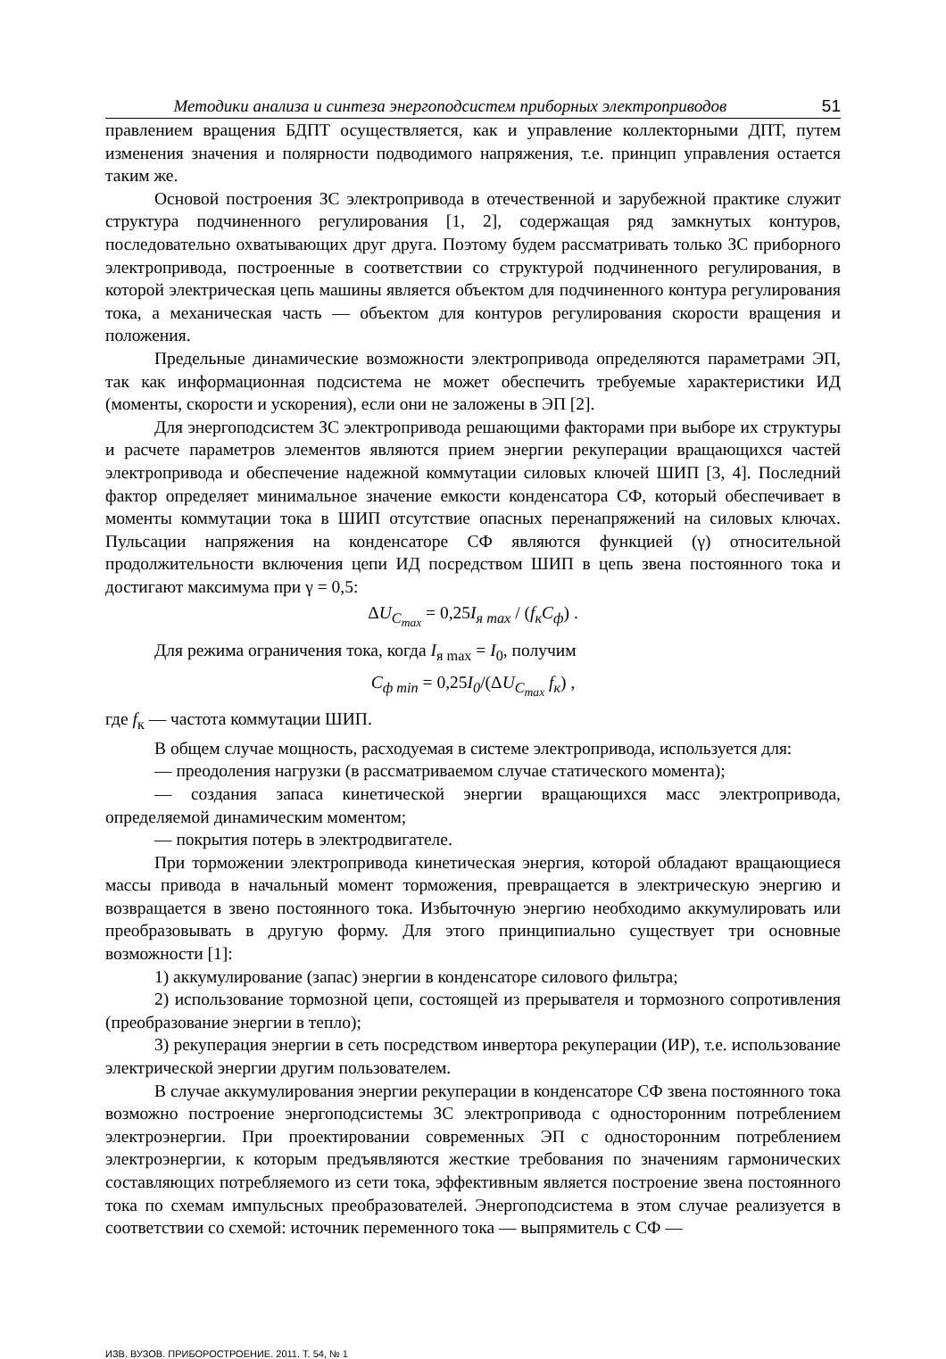Методики анализа и синтеза энергоподсистем приборных электроприводов 51
правлением вращения БДПТ осуществляется, как и управление коллекторными ДПТ, путем изменения значения и полярности подводимого напряжения, т.е. принцип управления остается таким же.
Основой построения ЗС электропривода в отечественной и зарубежной практике служит структура подчиненного регулирования [1, 2], содержащая ряд замкнутых контуров, последовательно охватывающих друг друга. Поэтому будем рассматривать только ЗС приборного электропривода, построенные в соответствии со структурой подчиненного регулирования, в которой электрическая цепь машины является объектом для подчиненного контура регулирования тока, а механическая часть — объектом для контуров регулирования скорости вращения и положения.
Предельные динамические возможности электропривода определяются параметрами ЭП, так как информационная подсистема не может обеспечить требуемые характеристики ИД (моменты, скорости и ускорения), если они не заложены в ЭП [2].
Для энергоподсистем ЗС электропривода решающими факторами при выборе их структуры и расчете параметров элементов являются прием энергии рекуперации вращающихся частей электропривода и обеспечение надежной коммутации силовых ключей ШИП [3, 4]. Последний фактор определяет минимальное значение емкости конденсатора СФ, который обеспечивает в моменты коммутации тока в ШИП отсутствие опасных перенапряжений на силовых ключах. Пульсации напряжения на конденсаторе СФ являются функцией (γ) относительной продолжительности включения цепи ИД посредством ШИП в цепь звена постоянного тока и достигают максимума при γ = 0,5:
ΔU<sub>C<sub>max</sub></sub> = 0,25 I<sub>я max</sub> / (f<sub>к</sub>C<sub>ф</sub>) .
Для режима ограничения тока, когда I<sub>я max</sub> = I<sub>0</sub>, получим
C<sub>ф min</sub> = 0,25 I<sub>0</sub>/(ΔU<sub>C<sub>max</sub></sub> f<sub>к</sub>) ,
где f<sub>к</sub> — частота коммутации ШИП.
В общем случае мощность, расходуемая в системе электропривода, используется для:
— преодоления нагрузки (в рассматриваемом случае статического момента);
— создания запаса кинетической энергии вращающихся масс электропривода, определяемой динамическим моментом;
— покрытия потерь в электродвигателе.
При торможении электропривода кинетическая энергия, которой обладают вращающиеся массы привода в начальный момент торможения, превращается в электрическую энергию и возвращается в звено постоянного тока. Избыточную энергию необходимо аккумулировать или преобразовывать в другую форму. Для этого принципиально существует три основные возможности [1]:
1) аккумулирование (запас) энергии в конденсаторе силового фильтра;
2) использование тормозной цепи, состоящей из прерывателя и тормозного сопротивления (преобразование энергии в тепло);
3) рекуперация энергии в сеть посредством инвертора рекуперации (ИР), т.е. использование электрической энергии другим пользователем.
В случае аккумулирования энергии рекуперации в конденсаторе СФ звена постоянного тока возможно построение энергоподсистемы ЗС электропривода с односторонним потреблением электроэнергии. При проектировании современных ЭП с односторонним потреблением электроэнергии, к которым предъявляются жесткие требования по значениям гармонических составляющих потребляемого из сети тока, эффективным является построение звена постоянного тока по схемам импульсных преобразователей. Энергоподсистема в этом случае реализуется в соответствии со схемой: источник переменного тока — выпрямитель с СФ —
ИЗВ. ВУЗОВ. ПРИБОРОСТРОЕНИЕ. 2011. Т. 54, № 1